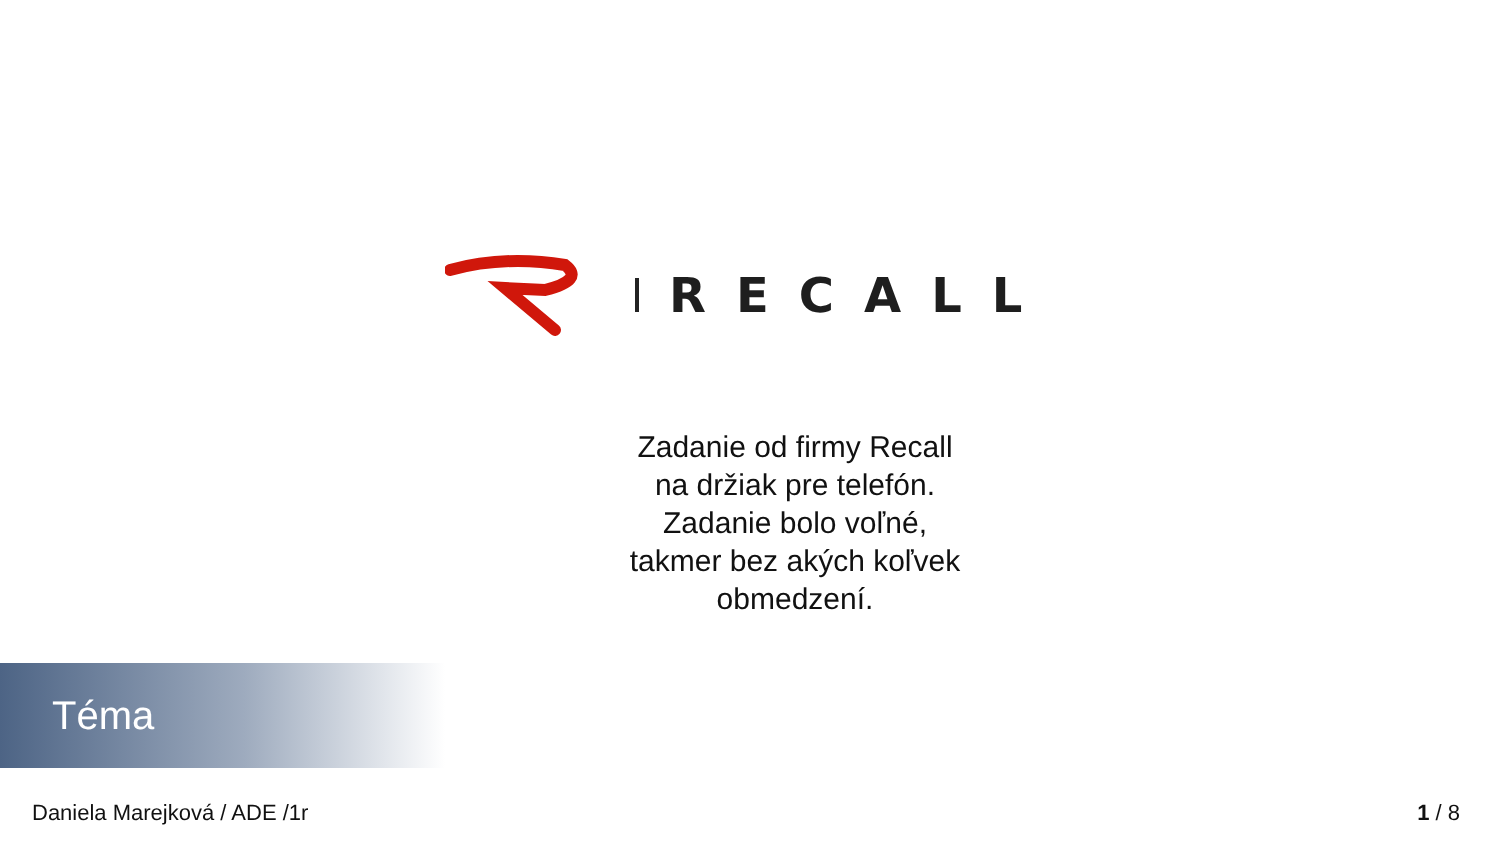RECALL
Zadanie od firmy Recall
na držiak pre telefón.
Zadanie bolo voľné,
takmer bez akých koľvek
obmedzení.
Téma
Daniela Marejková / ADE /1r 1 / 8